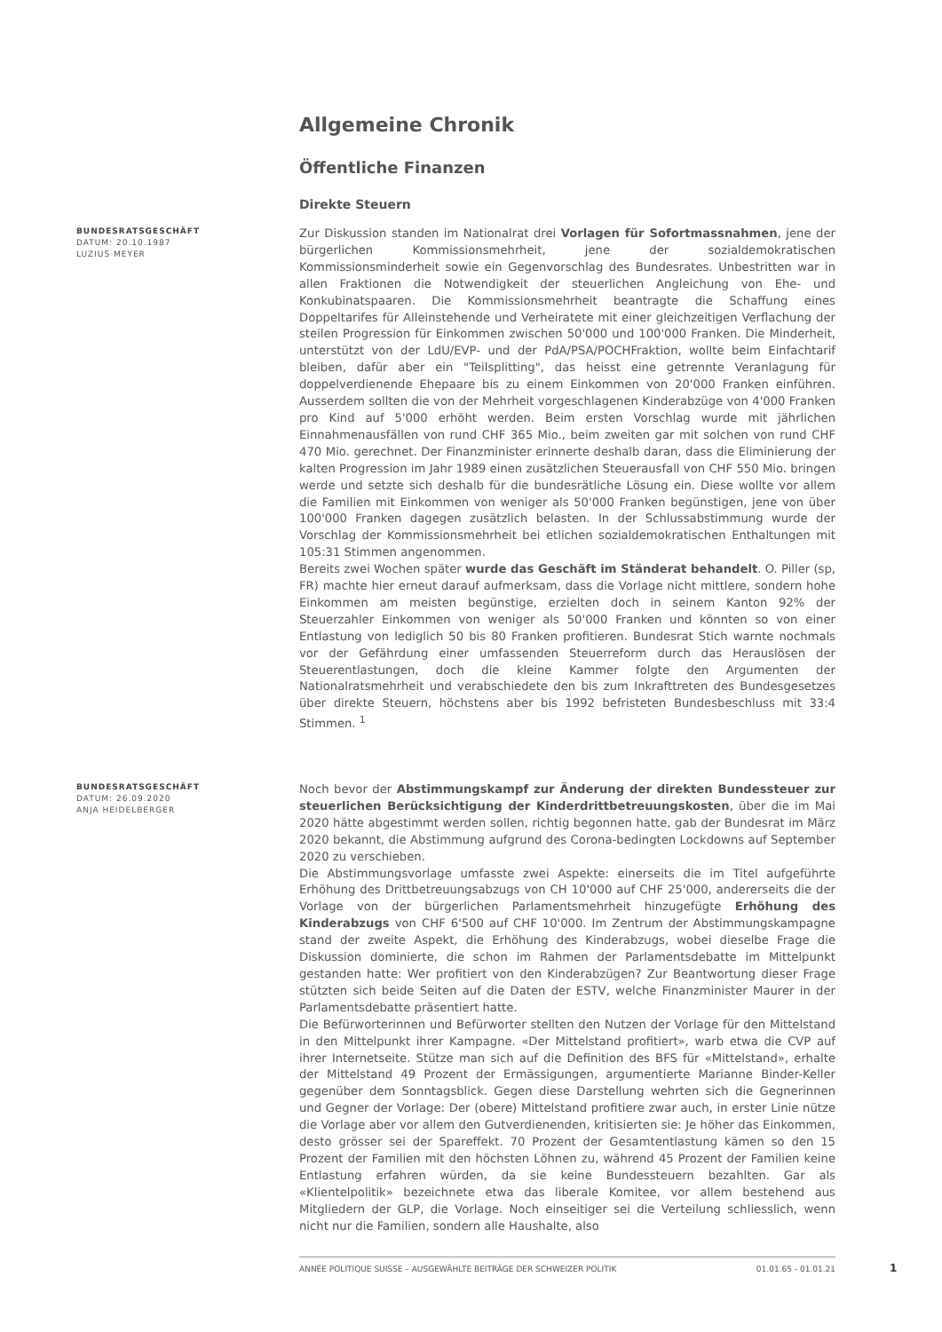Allgemeine Chronik
Öffentliche Finanzen
Direkte Steuern
BUNDESRATSGESCHÄFT
DATUM: 20.10.1987
LUZIUS MEYER
Zur Diskussion standen im Nationalrat drei Vorlagen für Sofortmassnahmen, jene der bürgerlichen Kommissionsmehrheit, jene der sozialdemokratischen Kommissionsminderheit sowie ein Gegenvorschlag des Bundesrates. Unbestritten war in allen Fraktionen die Notwendigkeit der steuerlichen Angleichung von Ehe- und Konkubinatspaaren. Die Kommissionsmehrheit beantragte die Schaffung eines Doppeltarifes für Alleinstehende und Verheiratete mit einer gleichzeitigen Verflachung der steilen Progression für Einkommen zwischen 50'000 und 100'000 Franken. Die Minderheit, unterstützt von der LdU/EVP- und der PdA/PSA/POCHFraktion, wollte beim Einfachtarif bleiben, dafür aber ein "Teilsplitting", das heisst eine getrennte Veranlagung für doppelverdienende Ehepaare bis zu einem Einkommen von 20'000 Franken einführen. Ausserdem sollten die von der Mehrheit vorgeschlagenen Kinderabzüge von 4'000 Franken pro Kind auf 5'000 erhöht werden. Beim ersten Vorschlag wurde mit jährlichen Einnahmenausfällen von rund CHF 365 Mio., beim zweiten gar mit solchen von rund CHF 470 Mio. gerechnet. Der Finanzminister erinnerte deshalb daran, dass die Eliminierung der kalten Progression im Jahr 1989 einen zusätzlichen Steuerausfall von CHF 550 Mio. bringen werde und setzte sich deshalb für die bundesrätliche Lösung ein. Diese wollte vor allem die Familien mit Einkommen von weniger als 50'000 Franken begünstigen, jene von über 100'000 Franken dagegen zusätzlich belasten. In der Schlussabstimmung wurde der Vorschlag der Kommissionsmehrheit bei etlichen sozialdemokratischen Enthaltungen mit 105:31 Stimmen angenommen.
Bereits zwei Wochen später wurde das Geschäft im Ständerat behandelt. O. Piller (sp, FR) machte hier erneut darauf aufmerksam, dass die Vorlage nicht mittlere, sondern hohe Einkommen am meisten begünstige, erzielten doch in seinem Kanton 92% der Steuerzahler Einkommen von weniger als 50'000 Franken und könnten so von einer Entlastung von lediglich 50 bis 80 Franken profitieren. Bundesrat Stich warnte nochmals vor der Gefährdung einer umfassenden Steuerreform durch das Herauslösen der Steuerentlastungen, doch die kleine Kammer folgte den Argumenten der Nationalratsmehrheit und verabschiedete den bis zum Inkrafttreten des Bundesgesetzes über direkte Steuern, höchstens aber bis 1992 befristeten Bundesbeschluss mit 33:4 Stimmen. <sup>1</sup>
BUNDESRATSGESCHÄFT
DATUM: 26.09.2020
ANJA HEIDELBERGER
Noch bevor der Abstimmungskampf zur Änderung der direkten Bundessteuer zur steuerlichen Berücksichtigung der Kinderdrittbetreuungskosten, über die im Mai 2020 hätte abgestimmt werden sollen, richtig begonnen hatte, gab der Bundesrat im März 2020 bekannt, die Abstimmung aufgrund des Corona-bedingten Lockdowns auf September 2020 zu verschieben.
Die Abstimmungsvorlage umfasste zwei Aspekte: einerseits die im Titel aufgeführte Erhöhung des Drittbetreuungsabzugs von CH 10'000 auf CHF 25'000, andererseits die der Vorlage von der bürgerlichen Parlamentsmehrheit hinzugefügte Erhöhung des Kinderabzugs von CHF 6'500 auf CHF 10'000. Im Zentrum der Abstimmungskampagne stand der zweite Aspekt, die Erhöhung des Kinderabzugs, wobei dieselbe Frage die Diskussion dominierte, die schon im Rahmen der Parlamentsdebatte im Mittelpunkt gestanden hatte: Wer profitiert von den Kinderabzügen? Zur Beantwortung dieser Frage stützten sich beide Seiten auf die Daten der ESTV, welche Finanzminister Maurer in der Parlamentsdebatte präsentiert hatte.
Die Befürworterinnen und Befürworter stellten den Nutzen der Vorlage für den Mittelstand in den Mittelpunkt ihrer Kampagne. «Der Mittelstand profitiert», warb etwa die CVP auf ihrer Internetseite. Stütze man sich auf die Definition des BFS für «Mittelstand», erhalte der Mittelstand 49 Prozent der Ermässigungen, argumentierte Marianne Binder-Keller gegenüber dem Sonntagsblick. Gegen diese Darstellung wehrten sich die Gegnerinnen und Gegner der Vorlage: Der (obere) Mittelstand profitiere zwar auch, in erster Linie nütze die Vorlage aber vor allem den Gutverdienenden, kritisierten sie: Je höher das Einkommen, desto grösser sei der Spareffekt. 70 Prozent der Gesamtentlastung kämen so den 15 Prozent der Familien mit den höchsten Löhnen zu, während 45 Prozent der Familien keine Entlastung erfahren würden, da sie keine Bundessteuern bezahlten. Gar als «Klientelpolitik» bezeichnete etwa das liberale Komitee, vor allem bestehend aus Mitgliedern der GLP, die Vorlage. Noch einseitiger sei die Verteilung schliesslich, wenn nicht nur die Familien, sondern alle Haushalte, also
ANNÉE POLITIQUE SUISSE – AUSGEWÄHLTE BEITRÄGE DER SCHWEIZER POLITIK 01.01.65 - 01.01.21
1